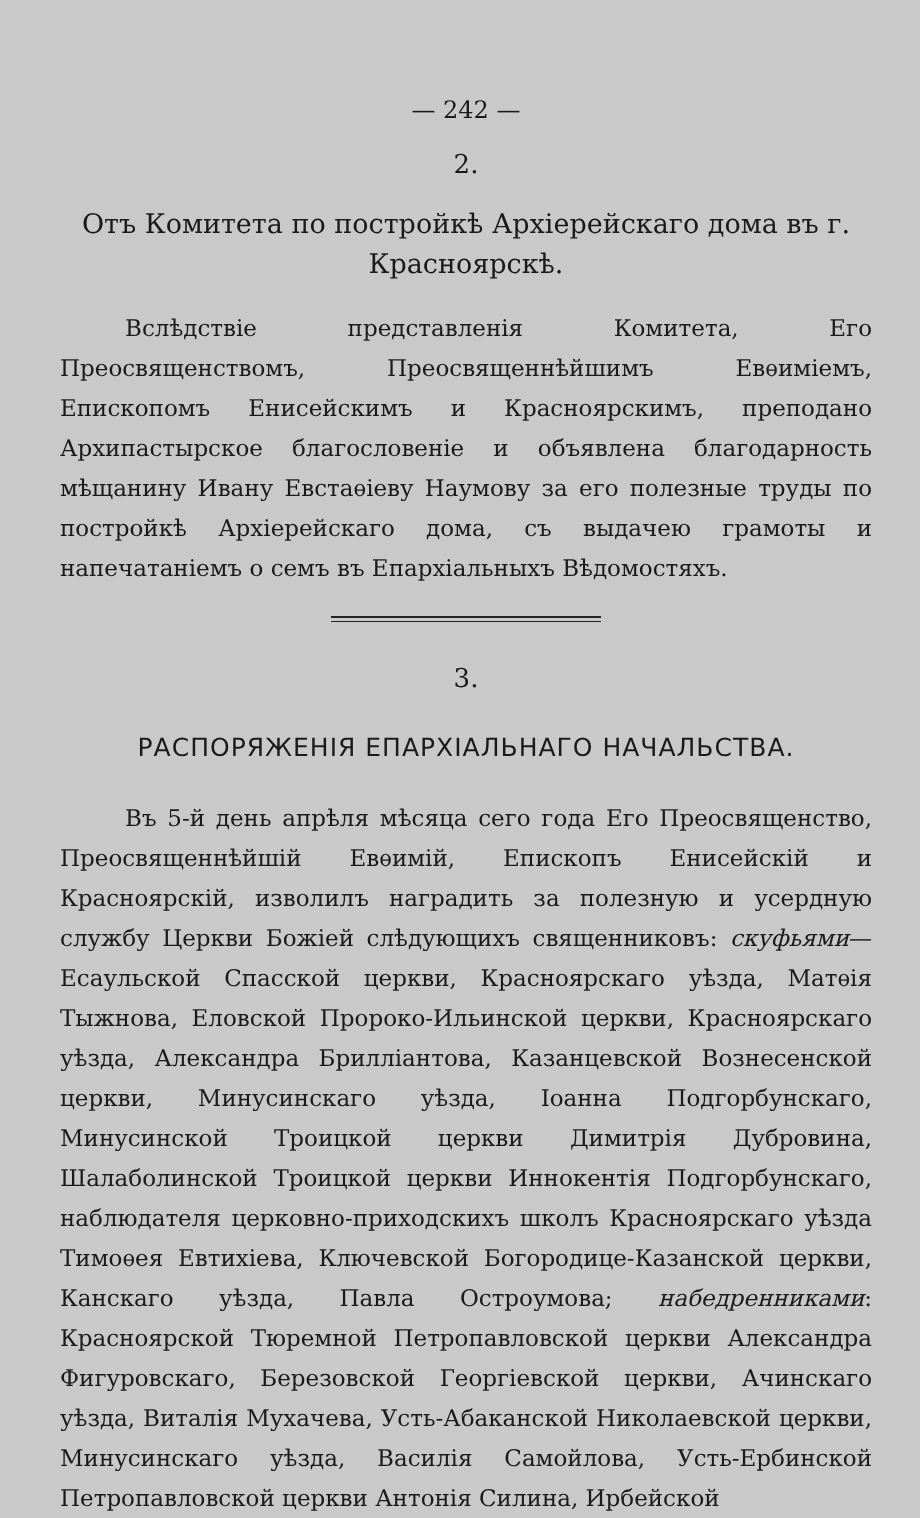— 242 —
2.
Отъ Комитета по постройкѣ Архіерейскаго дома въ г. Красноярскѣ.
Вслѣдствіе представленія Комитета, Его Преосвященствомъ, Преосвященнѣйшимъ Евѳиміемъ, Епископомъ Енисейскимъ и Красноярскимъ, преподано Архипастырское благословеніе и объявлена благодарность мѣщанину Ивану Евстаѳіеву Наумову за его полезные труды по постройкѣ Архіерейскаго дома, съ выдачею грамоты и напечатаніемъ о семъ въ Епархіальныхъ Вѣдомостяхъ.
3.
РАСПОРЯЖЕНІЯ ЕПАРХІАЛЬНАГО НАЧАЛЬСТВА.
Въ 5-й день апрѣля мѣсяца сего года Его Преосвященство, Преосвященнѣйшій Евѳимій, Епископъ Енисейскій и Красноярскій, изволилъ наградить за полезную и усердную службу Церкви Божіей слѣдующихъ священниковъ: скуфьями—Есаульской Спасской церкви, Красноярскаго уѣзда, Матѳія Тыжнова, Еловской Пророко-Ильинской церкви, Красноярскаго уѣзда, Александра Бриллiантова, Казанцевской Вознесенской церкви, Минусинскаго уѣзда, Іоанна Подгорбунскаго, Минусинской Троицкой церкви Димитрія Дубровина, Шалаболинской Троицкой церкви Иннокентія Подгорбунскаго, наблюдателя церковно-приходскихъ школъ Красноярскаго уѣзда Тимоѳея Евтихіева, Ключевской Богородице-Казанской церкви, Канскаго уѣзда, Павла Остроумова; набедренниками: Красноярской Тюремной Петропавловской церкви Александра Фигуровскаго, Березовской Георгіевской церкви, Ачинскаго уѣзда, Виталія Мухачева, Усть-Абаканской Николаевской церкви, Минусинскаго уѣзда, Василія Самойлова, Усть-Ербинской Петропавловской церкви Антонія Силина, Ирбейской